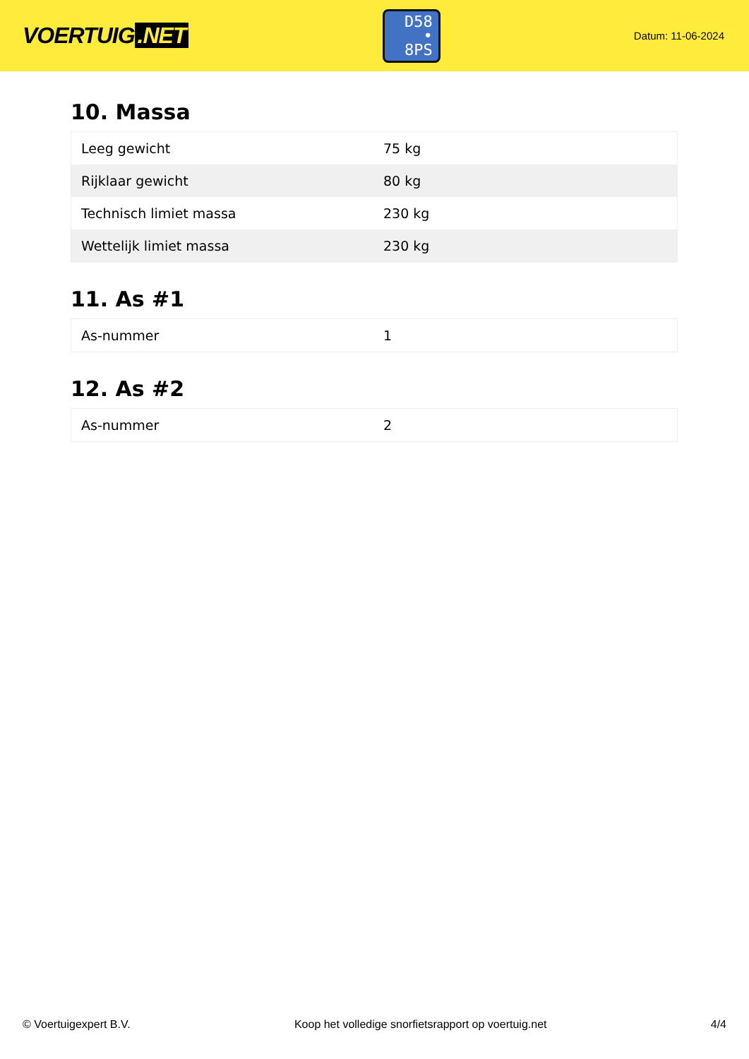VOERTUIG.NET
D58
• 8PS
Datum: 11-06-2024
10. Massa
| Leeg gewicht | 75 kg |
| Rijklaar gewicht | 80 kg |
| Technisch limiet massa | 230 kg |
| Wettelijk limiet massa | 230 kg |
11. As #1
| As-nummer | 1 |
12. As #2
| As-nummer | 2 |
© Voertuigexpert B.V. Koop het volledige snorfietsrapport op voertuig.net 4/4